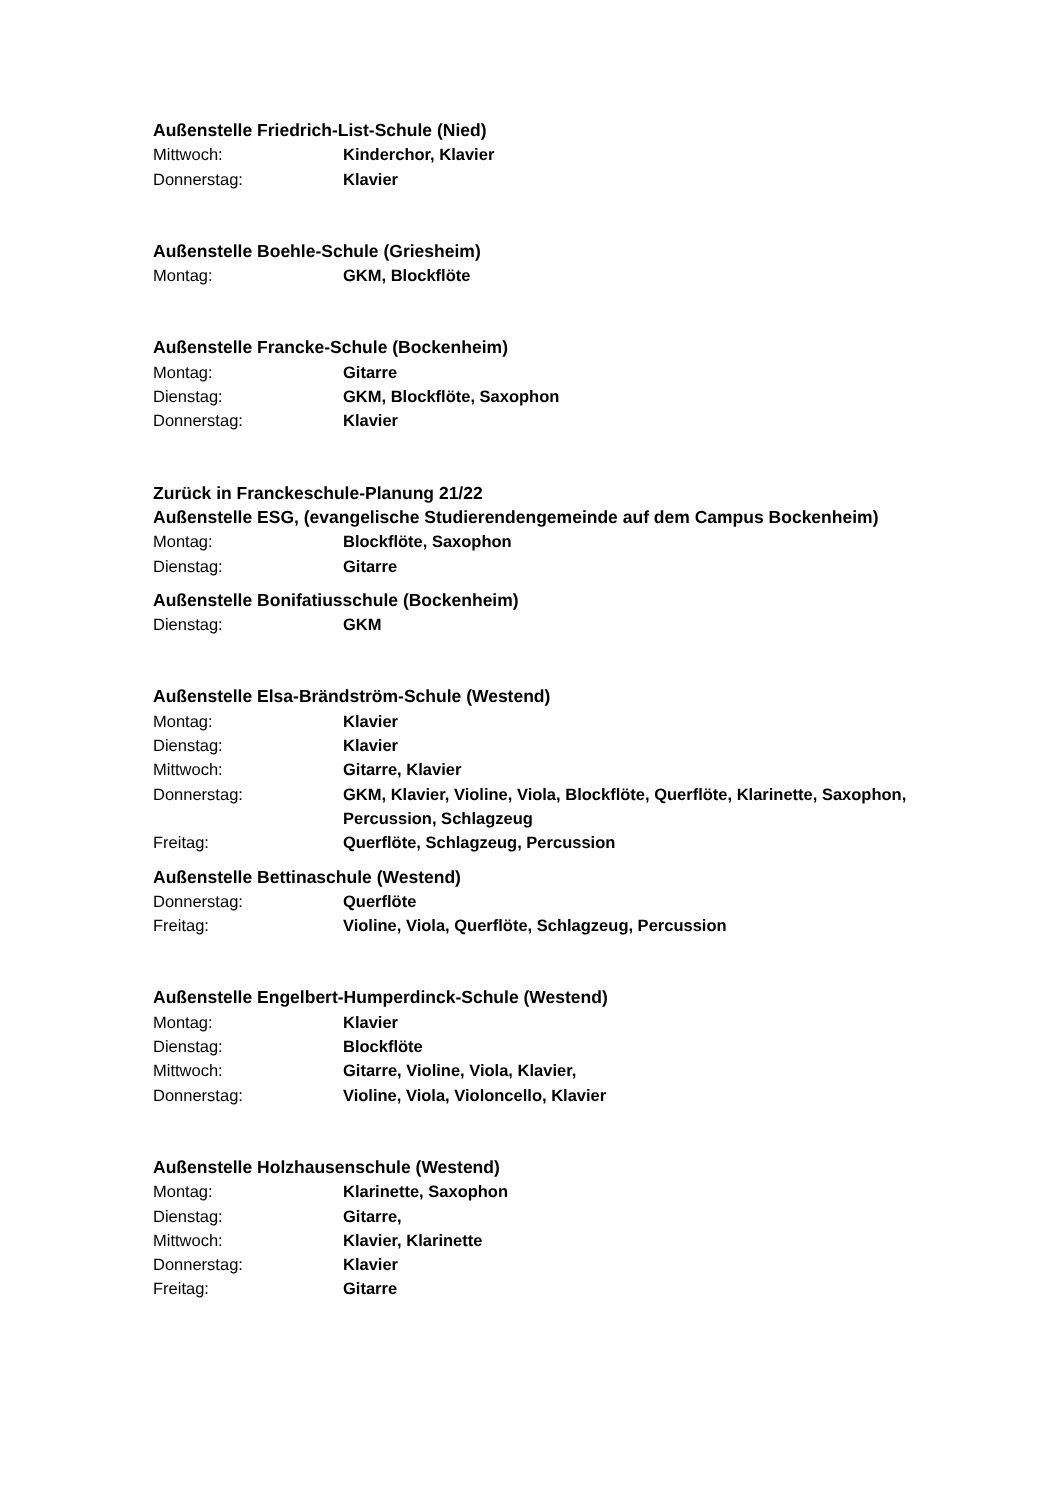Außenstelle Friedrich-List-Schule (Nied)
Mittwoch: Kinderchor, Klavier
Donnerstag: Klavier
Außenstelle Boehle-Schule (Griesheim)
Montag: GKM, Blockflöte
Außenstelle Francke-Schule (Bockenheim)
Montag: Gitarre
Dienstag: GKM, Blockflöte, Saxophon
Donnerstag: Klavier
Zurück in Franckeschule-Planung 21/22
Außenstelle ESG, (evangelische Studierendengemeinde auf dem Campus Bockenheim)
Montag: Blockflöte, Saxophon
Dienstag: Gitarre
Außenstelle Bonifatiusschule (Bockenheim)
Dienstag: GKM
Außenstelle Elsa-Brändström-Schule (Westend)
Montag: Klavier
Dienstag: Klavier
Mittwoch: Gitarre, Klavier
Donnerstag: GKM, Klavier, Violine, Viola, Blockflöte, Querflöte, Klarinette, Saxophon, Percussion, Schlagzeug
Freitag: Querflöte, Schlagzeug, Percussion
Außenstelle Bettinaschule (Westend)
Donnerstag: Querflöte
Freitag: Violine, Viola, Querflöte, Schlagzeug, Percussion
Außenstelle Engelbert-Humperdinck-Schule (Westend)
Montag: Klavier
Dienstag: Blockflöte
Mittwoch: Gitarre, Violine, Viola, Klavier,
Donnerstag: Violine, Viola, Violoncello, Klavier
Außenstelle Holzhausenschule (Westend)
Montag: Klarinette, Saxophon
Dienstag: Gitarre,
Mittwoch: Klavier, Klarinette
Donnerstag: Klavier
Freitag: Gitarre